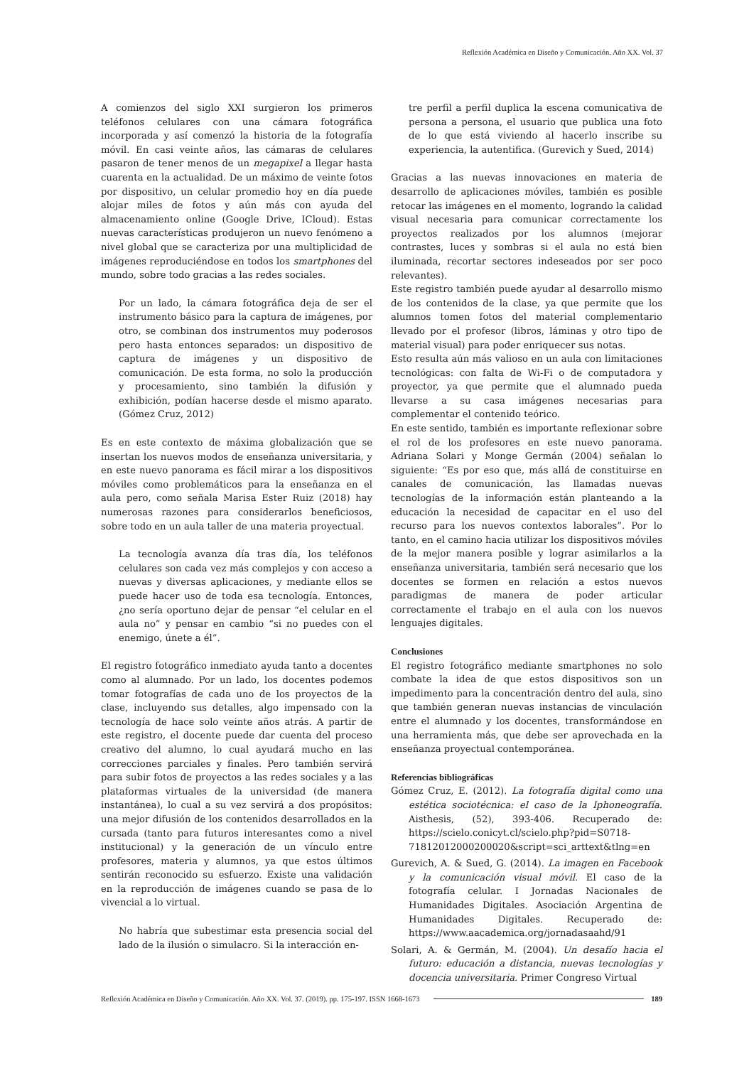Reflexión Académica en Diseño y Comunicación. Año XX. Vol. 37
A comienzos del siglo XXI surgieron los primeros teléfonos celulares con una cámara fotográfica incorporada y así comenzó la historia de la fotografía móvil. En casi veinte años, las cámaras de celulares pasaron de tener menos de un megapixel a llegar hasta cuarenta en la actualidad. De un máximo de veinte fotos por dispositivo, un celular promedio hoy en día puede alojar miles de fotos y aún más con ayuda del almacenamiento online (Google Drive, ICloud). Estas nuevas características produjeron un nuevo fenómeno a nivel global que se caracteriza por una multiplicidad de imágenes reproduciéndose en todos los smartphones del mundo, sobre todo gracias a las redes sociales.
Por un lado, la cámara fotográfica deja de ser el instrumento básico para la captura de imágenes, por otro, se combinan dos instrumentos muy poderosos pero hasta entonces separados: un dispositivo de captura de imágenes y un dispositivo de comunicación. De esta forma, no solo la producción y procesamiento, sino también la difusión y exhibición, podían hacerse desde el mismo aparato. (Gómez Cruz, 2012)
Es en este contexto de máxima globalización que se insertan los nuevos modos de enseñanza universitaria, y en este nuevo panorama es fácil mirar a los dispositivos móviles como problemáticos para la enseñanza en el aula pero, como señala Marisa Ester Ruiz (2018) hay numerosas razones para considerarlos beneficiosos, sobre todo en un aula taller de una materia proyectual.
La tecnología avanza día tras día, los teléfonos celulares son cada vez más complejos y con acceso a nuevas y diversas aplicaciones, y mediante ellos se puede hacer uso de toda esa tecnología. Entonces, ¿no sería oportuno dejar de pensar “el celular en el aula no” y pensar en cambio “si no puedes con el enemigo, únete a él”.
El registro fotográfico inmediato ayuda tanto a docentes como al alumnado. Por un lado, los docentes podemos tomar fotografías de cada uno de los proyectos de la clase, incluyendo sus detalles, algo impensado con la tecnología de hace solo veinte años atrás. A partir de este registro, el docente puede dar cuenta del proceso creativo del alumno, lo cual ayudará mucho en las correcciones parciales y finales. Pero también servirá para subir fotos de proyectos a las redes sociales y a las plataformas virtuales de la universidad (de manera instantánea), lo cual a su vez servirá a dos propósitos: una mejor difusión de los contenidos desarrollados en la cursada (tanto para futuros interesantes como a nivel institucional) y la generación de un vínculo entre profesores, materia y alumnos, ya que estos últimos sentirán reconocido su esfuerzo. Existe una validación en la reproducción de imágenes cuando se pasa de lo vivencial a lo virtual.
No habría que subestimar esta presencia social del lado de la ilusión o simulacro. Si la interacción en-
tre perfil a perfil duplica la escena comunicativa de persona a persona, el usuario que publica una foto de lo que está viviendo al hacerlo inscribe su experiencia, la autentifica. (Gurevich y Sued, 2014)
Gracias a las nuevas innovaciones en materia de desarrollo de aplicaciones móviles, también es posible retocar las imágenes en el momento, logrando la calidad visual necesaria para comunicar correctamente los proyectos realizados por los alumnos (mejorar contrastes, luces y sombras si el aula no está bien iluminada, recortar sectores indeseados por ser poco relevantes).
Este registro también puede ayudar al desarrollo mismo de los contenidos de la clase, ya que permite que los alumnos tomen fotos del material complementario llevado por el profesor (libros, láminas y otro tipo de material visual) para poder enriquecer sus notas.
Esto resulta aún más valioso en un aula con limitaciones tecnológicas: con falta de Wi-Fi o de computadora y proyector, ya que permite que el alumnado pueda llevarse a su casa imágenes necesarias para complementar el contenido teórico.
En este sentido, también es importante reflexionar sobre el rol de los profesores en este nuevo panorama. Adriana Solari y Monge Germán (2004) señalan lo siguiente: “Es por eso que, más allá de constituirse en canales de comunicación, las llamadas nuevas tecnologías de la información están planteando a la educación la necesidad de capacitar en el uso del recurso para los nuevos contextos laborales”. Por lo tanto, en el camino hacia utilizar los dispositivos móviles de la mejor manera posible y lograr asimilarlos a la enseñanza universitaria, también será necesario que los docentes se formen en relación a estos nuevos paradigmas de manera de poder articular correctamente el trabajo en el aula con los nuevos lenguajes digitales.
Conclusiones
El registro fotográfico mediante smartphones no solo combate la idea de que estos dispositivos son un impedimento para la concentración dentro del aula, sino que también generan nuevas instancias de vinculación entre el alumnado y los docentes, transformándose en una herramienta más, que debe ser aprovechada en la enseñanza proyectual contemporánea.
Referencias bibliográficas
Gómez Cruz, E. (2012). La fotografía digital como una estética sociotécnica: el caso de la Iphoneografía. Aisthesis, (52), 393-406. Recuperado de: https://scielo.conicyt.cl/scielo.php?pid=S0718-71812012000200020&script=sci_arttext&tlng=en
Gurevich, A. & Sued, G. (2014). La imagen en Facebook y la comunicación visual móvil. El caso de la fotografía celular. I Jornadas Nacionales de Humanidades Digitales. Asociación Argentina de Humanidades Digitales. Recuperado de: https://www.aacademica.org/jornadasaahd/91
Solari, A. & Germán, M. (2004). Un desafío hacia el futuro: educación a distancia, nuevas tecnologías y docencia universitaria. Primer Congreso Virtual
Reflexión Académica en Diseño y Comunicación. Año XX. Vol. 37. (2019). pp. 175-197. ISSN 1668-1673 189